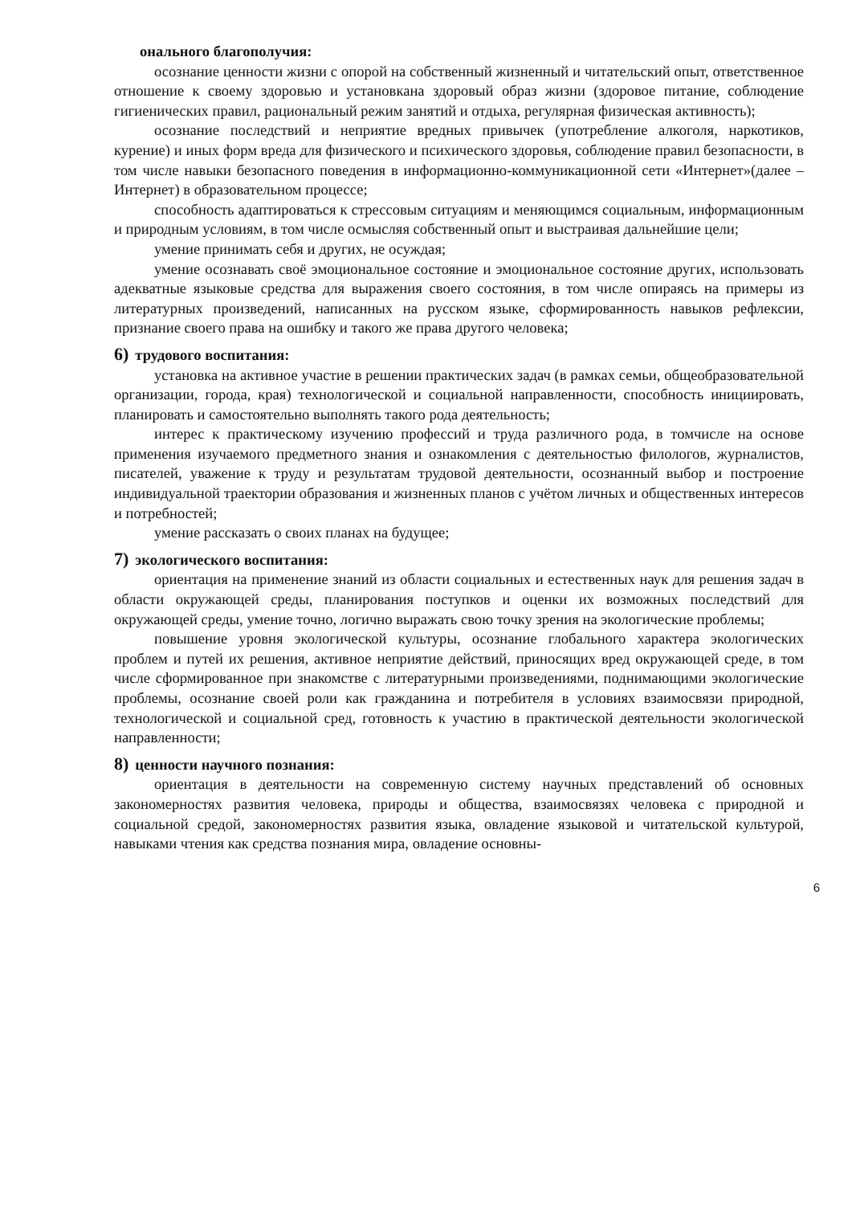онального благополучия:
осознание ценности жизни с опорой на собственный жизненный и читательский опыт, ответственное отношение к своему здоровью и установкана здоровый образ жизни (здоровое питание, соблюдение гигиенических правил, рациональный режим занятий и отдыха, регулярная физическая активность);
осознание последствий и неприятие вредных привычек (употребление алкоголя, наркотиков, курение) и иных форм вреда для физического и психического здоровья, соблюдение правил безопасности, в том числе навыки безопасного поведения в информационно-коммуникационной сети «Интернет»(далее – Интернет) в образовательном процессе;
способность адаптироваться к стрессовым ситуациям и меняющимся социальным, информационным и природным условиям, в том числе осмысляя собственный опыт и выстраивая дальнейшие цели;
умение принимать себя и других, не осуждая;
умение осознавать своё эмоциональное состояние и эмоциональное состояние других, использовать адекватные языковые средства для выражения своего состояния, в том числе опираясь на примеры из литературных произведений, написанных на русском языке, сформированность навыков рефлексии, признание своего права на ошибку и такого же права другого человека;
6) трудового воспитания:
установка на активное участие в решении практических задач (в рамках семьи, общеобразовательной организации, города, края) технологической и социальной направленности, способность инициировать, планировать и самостоятельно выполнять такого рода деятельность;
интерес к практическому изучению профессий и труда различного рода, в томчисле на основе применения изучаемого предметного знания и ознакомления с деятельностью филологов, журналистов, писателей, уважение к труду и результатам трудовой деятельности, осознанный выбор и построение индивидуальной траектории образования и жизненных планов с учётом личных и общественных интересов и потребностей;
умение рассказать о своих планах на будущее;
7) экологического воспитания:
ориентация на применение знаний из области социальных и естественных наук для решения задач в области окружающей среды, планирования поступков и оценки их возможных последствий для окружающей среды, умение точно, логично выражать свою точку зрения на экологические проблемы;
повышение уровня экологической культуры, осознание глобального характера экологических проблем и путей их решения, активное неприятие действий, приносящих вред окружающей среде, в том числе сформированное при знакомстве с литературными произведениями, поднимающими экологические проблемы, осознание своей роли как гражданина и потребителя в условиях взаимосвязи природной, технологической и социальной сред, готовность к участию в практической деятельности экологической направленности;
8) ценности научного познания:
ориентация в деятельности на современную систему научных представлений об основных закономерностях развития человека, природы и общества, взаимосвязях человека с природной и социальной средой, закономерностях развития языка, овладение языковой и читательской культурой, навыками чтения как средства познания мира, овладение основны-
6